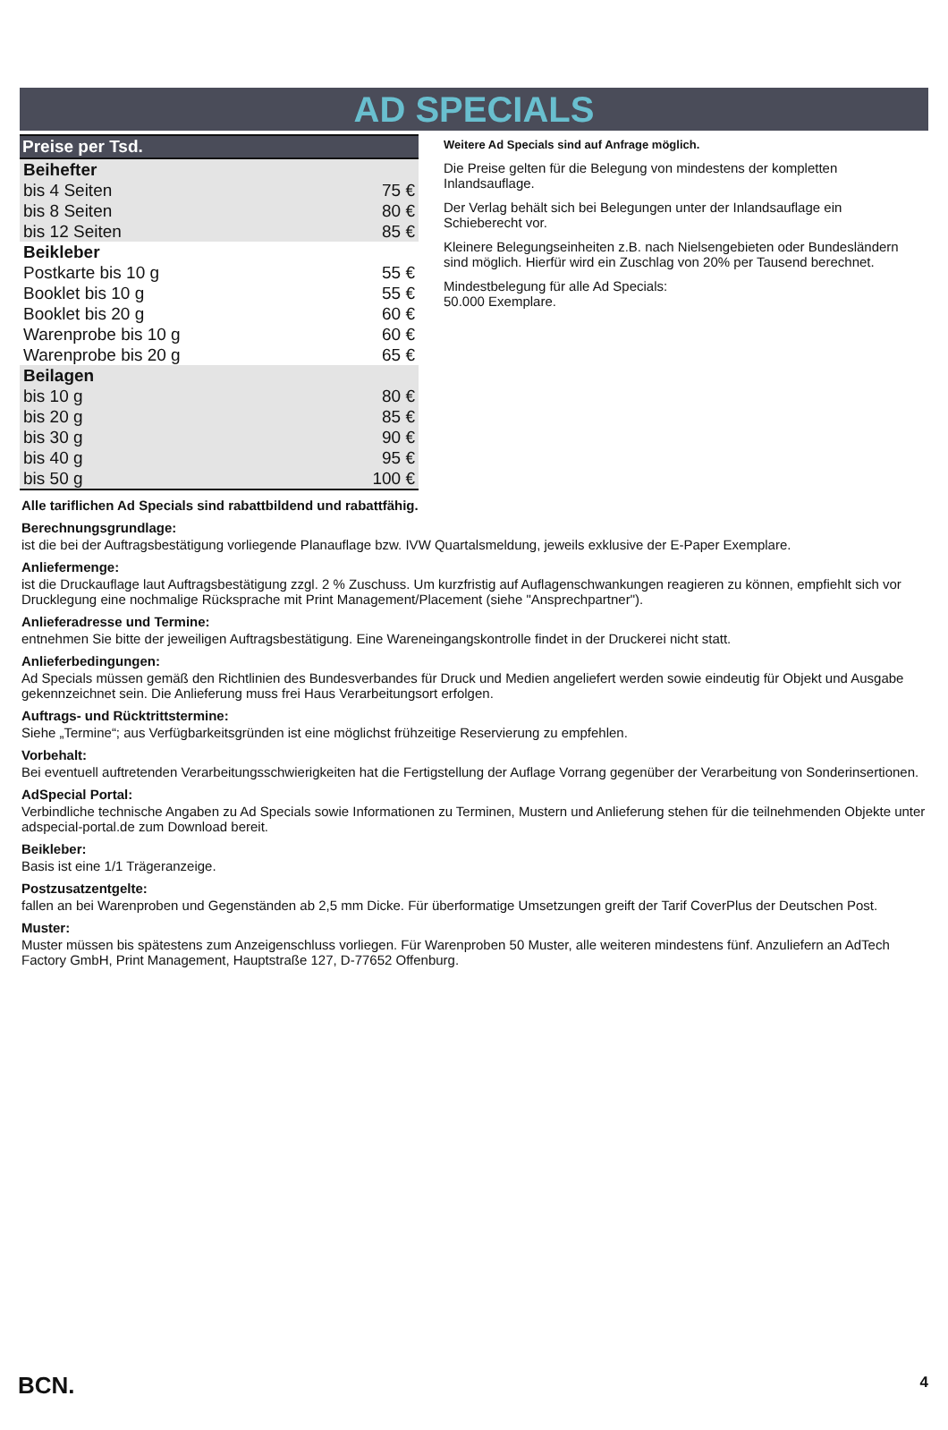AD SPECIALS
| Preise per Tsd. | |
| --- | --- |
| Beihefter | |
| bis 4 Seiten | 75 € |
| bis 8 Seiten | 80 € |
| bis 12 Seiten | 85 € |
| Beikleber | |
| Postkarte bis 10 g | 55 € |
| Booklet bis 10 g | 55 € |
| Booklet bis 20 g | 60 € |
| Warenprobe bis 10 g | 60 € |
| Warenprobe bis 20 g | 65 € |
| Beilagen | |
| bis 10 g | 80 € |
| bis 20 g | 85 € |
| bis 30 g | 90 € |
| bis 40 g | 95 € |
| bis 50 g | 100 € |
Weitere Ad Specials sind auf Anfrage möglich.
Die Preise gelten für die Belegung von mindestens der kompletten Inlandsauflage.
Der Verlag behält sich bei Belegungen unter der Inlandsauflage ein Schieberecht vor.
Kleinere Belegungseinheiten z.B. nach Nielsengebieten oder Bundesländern sind möglich. Hierfür wird ein Zuschlag von 20% per Tausend berechnet.
Mindestbelegung für alle Ad Specials:
50.000 Exemplare.
Alle tariflichen Ad Specials sind rabattbildend und rabattfähig.
Berechnungsgrundlage:
ist die bei der Auftragsbestätigung vorliegende Planauflage bzw. IVW Quartalsmeldung, jeweils exklusive der E-Paper Exemplare.
Anliefermenge:
ist die Druckauflage laut Auftragsbestätigung zzgl. 2 % Zuschuss. Um kurzfristig auf Auflagenschwankungen reagieren zu können, empfiehlt sich vor Drucklegung eine nochmalige Rücksprache mit Print Management/Placement (siehe "Ansprechpartner").
Anlieferadresse und Termine:
entnehmen Sie bitte der jeweiligen Auftragsbestätigung. Eine Wareneingangskontrolle findet in der Druckerei nicht statt.
Anlieferbedingungen:
Ad Specials müssen gemäß den Richtlinien des Bundesverbandes für Druck und Medien angeliefert werden sowie eindeutig für Objekt und Ausgabe gekennzeichnet sein. Die Anlieferung muss frei Haus Verarbeitungsort erfolgen.
Auftrags- und Rücktrittstermine:
Siehe „Termine“; aus Verfügbarkeitsgründen ist eine möglichst frühzeitige Reservierung zu empfehlen.
Vorbehalt:
Bei eventuell auftretenden Verarbeitungsschwierigkeiten hat die Fertigstellung der Auflage Vorrang gegenüber der Verarbeitung von Sonderinsertionen.
AdSpecial Portal:
Verbindliche technische Angaben zu Ad Specials sowie Informationen zu Terminen, Mustern und Anlieferung stehen für die teilnehmenden Objekte unter adspecial-portal.de zum Download bereit.
Beikleber:
Basis ist eine 1/1 Trägeranzeige.
Postzusatzentgelte:
fallen an bei Warenproben und Gegenständen ab 2,5 mm Dicke. Für überformatige Umsetzungen greift der Tarif CoverPlus der Deutschen Post.
Muster:
Muster müssen bis spätestens zum Anzeigenschluss vorliegen. Für Warenproben 50 Muster, alle weiteren mindestens fünf. Anzuliefern an AdTech Factory GmbH, Print Management, Hauptstraße 127, D-77652 Offenburg.
BCN. 4